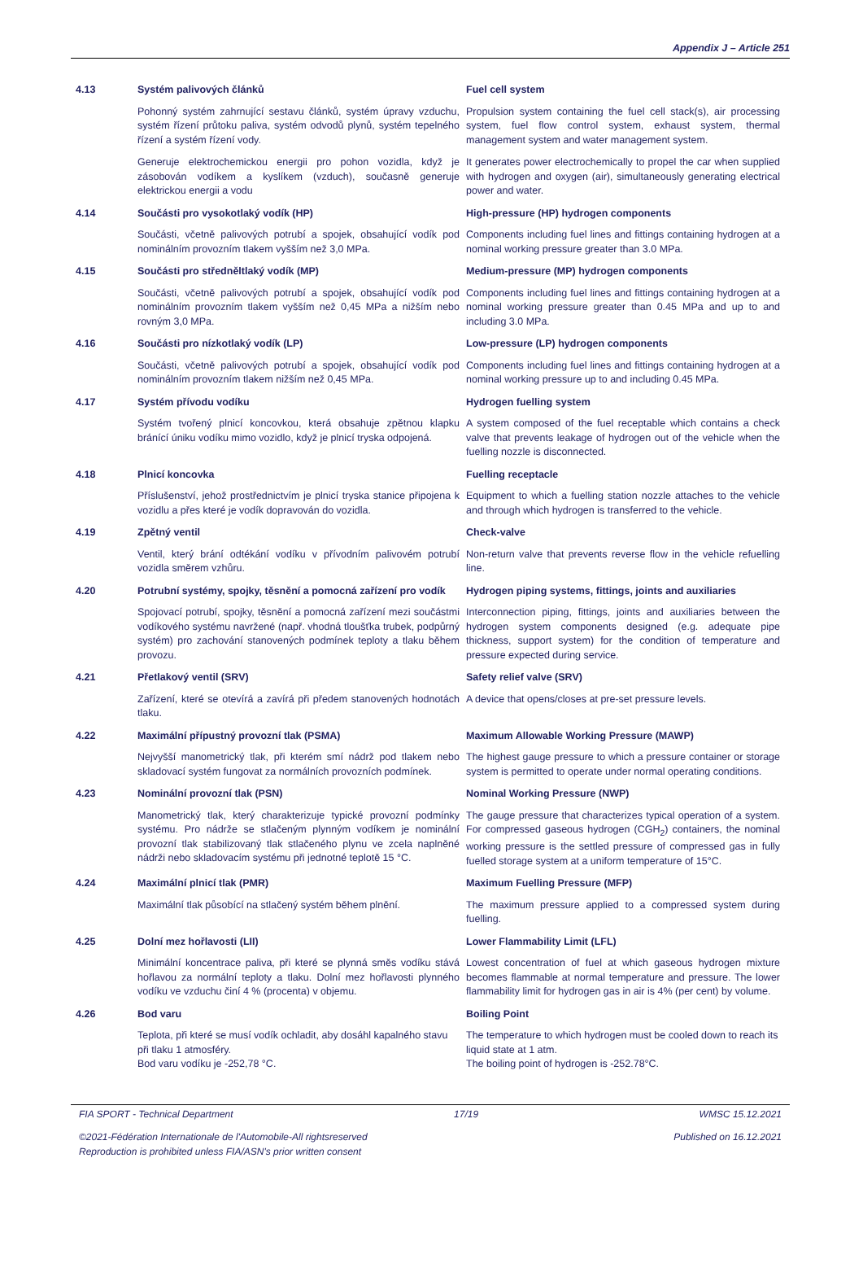Appendix J – Article 251
4.13
Systém palivových článků
Fuel cell system
Pohonný systém zahrnující sestavu článků, systém úpravy vzduchu, systém řízení průtoku paliva, systém odvodů plynů, systém tepelného řízení a systém řízení vody.
Propulsion system containing the fuel cell stack(s), air processing system, fuel flow control system, exhaust system, thermal management system and water management system.
Generuje elektrochemickou energii pro pohon vozidla, když je zásobován vodíkem a kyslíkem (vzduch), současně generuje elektrickou energii a vodu
It generates power electrochemically to propel the car when supplied with hydrogen and oxygen (air), simultaneously generating electrical power and water.
4.14
Součásti pro vysokotlaký vodík (HP)
High-pressure (HP) hydrogen components
Součásti, včetně palivových potrubí a spojek, obsahující vodík pod nominálním provozním tlakem vyšším než 3,0 MPa.
Components including fuel lines and fittings containing hydrogen at a nominal working pressure greater than 3.0 MPa.
4.15
Součásti pro středněltlaký vodík (MP)
Medium-pressure (MP) hydrogen components
Součásti, včetně palivových potrubí a spojek, obsahující vodík pod nominálním provozním tlakem vyšším než 0,45 MPa a nižším nebo rovným 3,0 MPa.
Components including fuel lines and fittings containing hydrogen at a nominal working pressure greater than 0.45 MPa and up to and including 3.0 MPa.
4.16
Součásti pro nízkotlaký vodík (LP)
Low-pressure (LP) hydrogen components
Součásti, včetně palivových potrubí a spojek, obsahující vodík pod nominálním provozním tlakem nižším než 0,45 MPa.
Components including fuel lines and fittings containing hydrogen at a nominal working pressure up to and including 0.45 MPa.
4.17
Systém přívodu vodíku
Hydrogen fuelling system
Systém tvořený plnicí koncovkou, která obsahuje zpětnou klapku bránící úniku vodíku mimo vozidlo, když je plnicí tryska odpojená.
A system composed of the fuel receptable which contains a check valve that prevents leakage of hydrogen out of the vehicle when the fuelling nozzle is disconnected.
4.18
Plnicí koncovka
Fuelling receptacle
Příslušenství, jehož prostřednictvím je plnicí tryska stanice připojena k vozidlu a přes které je vodík dopravován do vozidla.
Equipment to which a fuelling station nozzle attaches to the vehicle and through which hydrogen is transferred to the vehicle.
4.19
Zpětný ventil
Check-valve
Ventil, který brání odtékání vodíku v přívodním palivovém potrubí vozidla směrem vzhůru.
Non-return valve that prevents reverse flow in the vehicle refuelling line.
4.20
Potrubní systémy, spojky, těsnění a pomocná zařízení pro vodík
Hydrogen piping systems, fittings, joints and auxiliaries
Spojovací potrubí, spojky, těsnění a pomocná zařízení mezi součástmi vodíkového systému navržené (např. vhodná tloušťka trubek, podpůrný systém) pro zachování stanovených podmínek teploty a tlaku během provozu.
Interconnection piping, fittings, joints and auxiliaries between the hydrogen system components designed (e.g. adequate pipe thickness, support system) for the condition of temperature and pressure expected during service.
4.21
Přetlakový ventil (SRV)
Safety relief valve (SRV)
Zařízení, které se otevírá a zavírá při předem stanovených hodnotách tlaku.
A device that opens/closes at pre-set pressure levels.
4.22
Maximální přípustný provozní tlak (PSMA)
Maximum Allowable Working Pressure (MAWP)
Nejvyšší manometrický tlak, při kterém smí nádrž pod tlakem nebo skladovací systém fungovat za normálních provozních podmínek.
The highest gauge pressure to which a pressure container or storage system is permitted to operate under normal operating conditions.
4.23
Nominální provozní tlak (PSN)
Nominal Working Pressure (NWP)
Manometrický tlak, který charakterizuje typické provozní podmínky systému. Pro nádrže se stlačeným plynným vodíkem je nominální provozní tlak stabilizovaný tlak stlačeného plynu ve zcela naplněné nádrži nebo skladovacím systému při jednotné teplotě 15 °C.
The gauge pressure that characterizes typical operation of a system. For compressed gaseous hydrogen (CGH<sub>2</sub>) containers, the nominal working pressure is the settled pressure of compressed gas in fully fuelled storage system at a uniform temperature of 15°C.
4.24
Maximální plnicí tlak (PMR)
Maximum Fuelling Pressure (MFP)
Maximální tlak působící na stlačený systém během plnění.
The maximum pressure applied to a compressed system during fuelling.
4.25
Dolní mez hořlavosti (LII)
Lower Flammability Limit (LFL)
Minimální koncentrace paliva, při které se plynná směs vodíku stává hořlavou za normální teploty a tlaku. Dolní mez hořlavosti plynného vodíku ve vzduchu činí 4 % (procenta) v objemu.
Lowest concentration of fuel at which gaseous hydrogen mixture becomes flammable at normal temperature and pressure. The lower flammability limit for hydrogen gas in air is 4% (per cent) by volume.
4.26
Bod varu
Boiling Point
Teplota, při které se musí vodík ochladit, aby dosáhl kapalného stavu při tlaku 1 atmosféry.
Bod varu vodíku je -252,78 °C.
The temperature to which hydrogen must be cooled down to reach its liquid state at 1 atm.
The boiling point of hydrogen is -252.78°C.
FIA SPORT - Technical Department 17/19 WMSC 15.12.2021
©2021-Fédération Internationale de l'Automobile-All rightsreserved
Reproduction is prohibited unless FIA/ASN's prior written consent Published on 16.12.2021